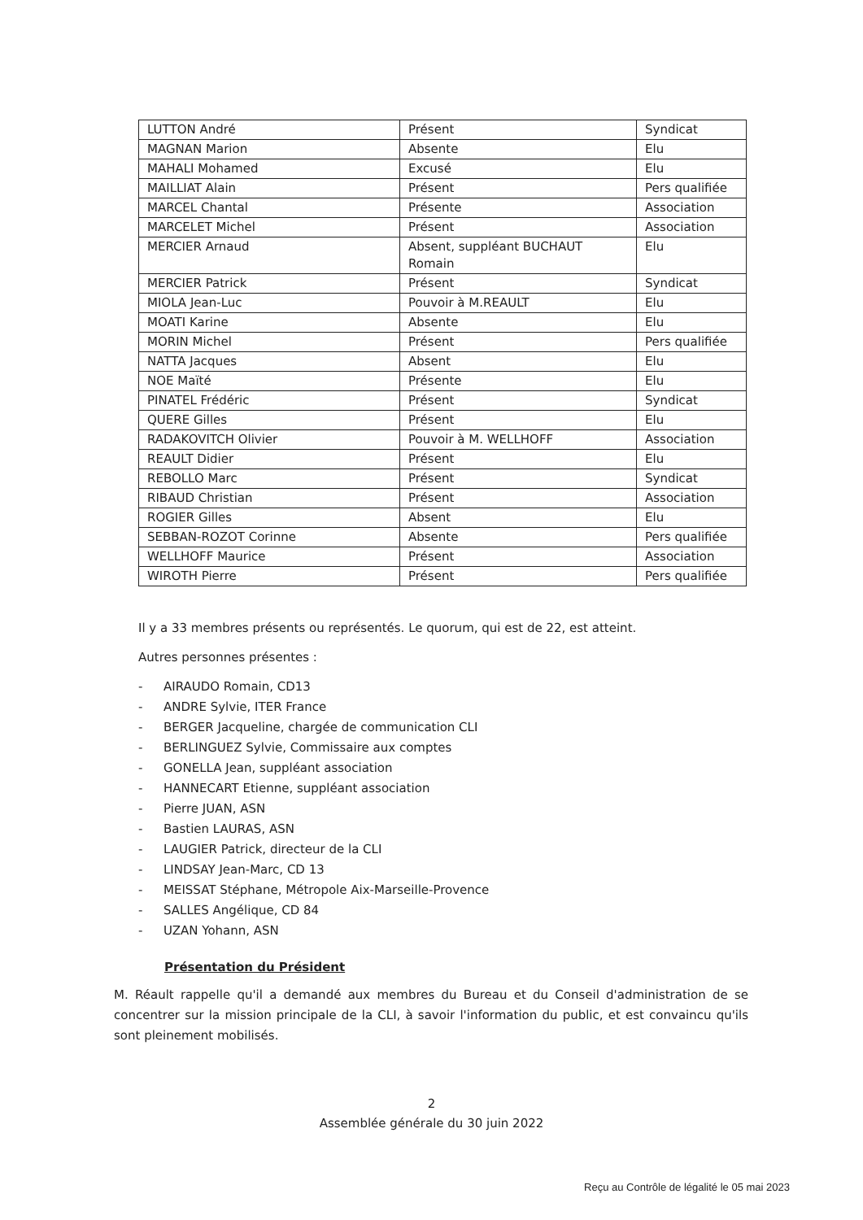| LUTTON André | Présent | Syndicat |
| MAGNAN Marion | Absente | Elu |
| MAHALI Mohamed | Excusé | Elu |
| MAILLIAT Alain | Présent | Pers qualifiée |
| MARCEL Chantal | Présente | Association |
| MARCELET Michel | Présent | Association |
| MERCIER Arnaud | Absent, suppléant BUCHAUT Romain | Elu |
| MERCIER Patrick | Présent | Syndicat |
| MIOLA Jean-Luc | Pouvoir à M.REAULT | Elu |
| MOATI Karine | Absente | Elu |
| MORIN Michel | Présent | Pers qualifiée |
| NATTA Jacques | Absent | Elu |
| NOE Maïté | Présente | Elu |
| PINATEL Frédéric | Présent | Syndicat |
| QUERE Gilles | Présent | Elu |
| RADAKOVITCH Olivier | Pouvoir à M. WELLHOFF | Association |
| REAULT Didier | Présent | Elu |
| REBOLLO Marc | Présent | Syndicat |
| RIBAUD Christian | Présent | Association |
| ROGIER Gilles | Absent | Elu |
| SEBBAN-ROZOT Corinne | Absente | Pers qualifiée |
| WELLHOFF Maurice | Présent | Association |
| WIROTH Pierre | Présent | Pers qualifiée |
Il y a 33 membres présents ou représentés. Le quorum, qui est de 22, est atteint.
Autres personnes présentes :
- AIRAUDO Romain, CD13
- ANDRE Sylvie, ITER France
- BERGER Jacqueline, chargée de communication CLI
- BERLINGUEZ Sylvie, Commissaire aux comptes
- GONELLA Jean, suppléant association
- HANNECART Etienne, suppléant association
- Pierre JUAN, ASN
- Bastien LAURAS, ASN
- LAUGIER Patrick, directeur de la CLI
- LINDSAY Jean-Marc, CD 13
- MEISSAT Stéphane, Métropole Aix-Marseille-Provence
- SALLES Angélique, CD 84
- UZAN Yohann, ASN
Présentation du Président
M. Réault rappelle qu'il a demandé aux membres du Bureau et du Conseil d'administration de se concentrer sur la mission principale de la CLI, à savoir l'information du public, et est convaincu qu'ils sont pleinement mobilisés.
2
Assemblée générale du 30 juin 2022
Reçu au Contrôle de légalité le 05 mai 2023